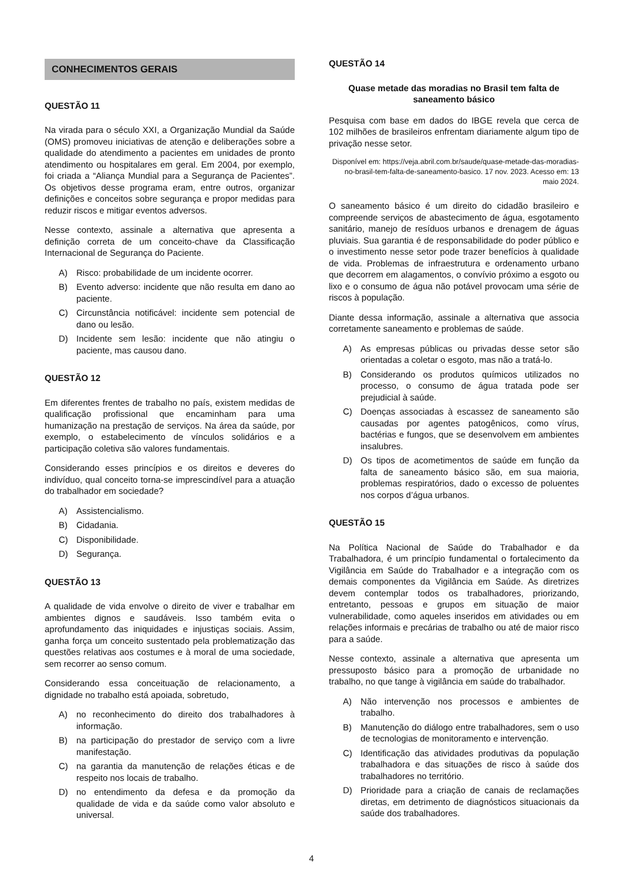CONHECIMENTOS GERAIS
QUESTÃO 11
Na virada para o século XXI, a Organização Mundial da Saúde (OMS) promoveu iniciativas de atenção e deliberações sobre a qualidade do atendimento a pacientes em unidades de pronto atendimento ou hospitalares em geral. Em 2004, por exemplo, foi criada a “Aliança Mundial para a Segurança de Pacientes”. Os objetivos desse programa eram, entre outros, organizar definições e conceitos sobre segurança e propor medidas para reduzir riscos e mitigar eventos adversos.
Nesse contexto, assinale a alternativa que apresenta a definição correta de um conceito-chave da Classificação Internacional de Segurança do Paciente.
A) Risco: probabilidade de um incidente ocorrer.
B) Evento adverso: incidente que não resulta em dano ao paciente.
C) Circunstância notificável: incidente sem potencial de dano ou lesão.
D) Incidente sem lesão: incidente que não atingiu o paciente, mas causou dano.
QUESTÃO 12
Em diferentes frentes de trabalho no país, existem medidas de qualificação profissional que encaminham para uma humanização na prestação de serviços. Na área da saúde, por exemplo, o estabelecimento de vínculos solidários e a participação coletiva são valores fundamentais.
Considerando esses princípios e os direitos e deveres do indivíduo, qual conceito torna-se imprescindível para a atuação do trabalhador em sociedade?
A) Assistencialismo.
B) Cidadania.
C) Disponibilidade.
D) Segurança.
QUESTÃO 13
A qualidade de vida envolve o direito de viver e trabalhar em ambientes dignos e saudáveis. Isso também evita o aprofundamento das iniquidades e injustiças sociais. Assim, ganha força um conceito sustentado pela problematização das questões relativas aos costumes e à moral de uma sociedade, sem recorrer ao senso comum.
Considerando essa conceituação de relacionamento, a dignidade no trabalho está apoiada, sobretudo,
A) no reconhecimento do direito dos trabalhadores à informação.
B) na participação do prestador de serviço com a livre manifestação.
C) na garantia da manutenção de relações éticas e de respeito nos locais de trabalho.
D) no entendimento da defesa e da promoção da qualidade de vida e da saúde como valor absoluto e universal.
QUESTÃO 14
Quase metade das moradias no Brasil tem falta de saneamento básico
Pesquisa com base em dados do IBGE revela que cerca de 102 milhões de brasileiros enfrentam diariamente algum tipo de privação nesse setor.
Disponível em: https://veja.abril.com.br/saude/quase-metade-das-moradias-no-brasil-tem-falta-de-saneamento-basico. 17 nov. 2023. Acesso em: 13 maio 2024.
O saneamento básico é um direito do cidadão brasileiro e compreende serviços de abastecimento de água, esgotamento sanitário, manejo de resíduos urbanos e drenagem de águas pluviais. Sua garantia é de responsabilidade do poder público e o investimento nesse setor pode trazer benefícios à qualidade de vida. Problemas de infraestrutura e ordenamento urbano que decorrem em alagamentos, o convívio próximo a esgoto ou lixo e o consumo de água não potável provocam uma série de riscos à população.
Diante dessa informação, assinale a alternativa que associa corretamente saneamento e problemas de saúde.
A) As empresas públicas ou privadas desse setor são orientadas a coletar o esgoto, mas não a tratá-lo.
B) Considerando os produtos químicos utilizados no processo, o consumo de água tratada pode ser prejudicial à saúde.
C) Doenças associadas à escassez de saneamento são causadas por agentes patogênicos, como vírus, bactérias e fungos, que se desenvolvem em ambientes insalubres.
D) Os tipos de acometimentos de saúde em função da falta de saneamento básico são, em sua maioria, problemas respiratórios, dado o excesso de poluentes nos corpos d’água urbanos.
QUESTÃO 15
Na Política Nacional de Saúde do Trabalhador e da Trabalhadora, é um princípio fundamental o fortalecimento da Vigilância em Saúde do Trabalhador e a integração com os demais componentes da Vigilância em Saúde. As diretrizes devem contemplar todos os trabalhadores, priorizando, entretanto, pessoas e grupos em situação de maior vulnerabilidade, como aqueles inseridos em atividades ou em relações informais e precárias de trabalho ou até de maior risco para a saúde.
Nesse contexto, assinale a alternativa que apresenta um pressuposto básico para a promoção de urbanidade no trabalho, no que tange à vigilância em saúde do trabalhador.
A) Não intervenção nos processos e ambientes de trabalho.
B) Manutenção do diálogo entre trabalhadores, sem o uso de tecnologias de monitoramento e intervenção.
C) Identificação das atividades produtivas da população trabalhadora e das situações de risco à saúde dos trabalhadores no território.
D) Prioridade para a criação de canais de reclamações diretas, em detrimento de diagnósticos situacionais da saúde dos trabalhadores.
4